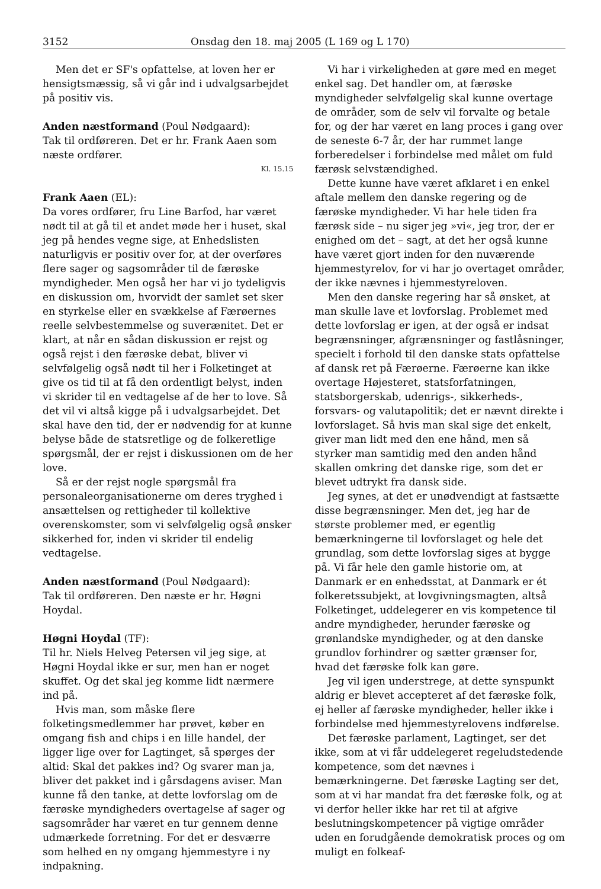3152 Onsdag den 18. maj 2005 (L 169 og L 170)
Men det er SF's opfattelse, at loven her er hensigtsmæssig, så vi går ind i udvalgsarbejdet på positiv vis.
Anden næstformand (Poul Nødgaard):
Tak til ordføreren. Det er hr. Frank Aaen som næste ordfører.
Kl. 15.15
Frank Aaen (EL):
Da vores ordfører, fru Line Barfod, har været nødt til at gå til et andet møde her i huset, skal jeg på hendes vegne sige, at Enhedslisten naturligvis er positiv over for, at der overføres flere sager og sagsområder til de færøske myndigheder. Men også her har vi jo tydeligvis en diskussion om, hvorvidt der samlet set sker en styrkelse eller en svækkelse af Færøernes reelle selvbestemmelse og suverænitet. Det er klart, at når en sådan diskussion er rejst og også rejst i den færøske debat, bliver vi selvfølgelig også nødt til her i Folketinget at give os tid til at få den ordentligt belyst, inden vi skrider til en vedtagelse af de her to love. Så det vil vi altså kigge på i udvalgsarbejdet. Det skal have den tid, der er nødvendig for at kunne belyse både de statsretlige og de folkeretlige spørgsmål, der er rejst i diskussionen om de her love.
Så er der rejst nogle spørgsmål fra personaleorganisationerne om deres tryghed i ansættelsen og rettigheder til kollektive overenskomster, som vi selvfølgelig også ønsker sikkerhed for, inden vi skrider til endelig vedtagelse.
Anden næstformand (Poul Nødgaard):
Tak til ordføreren. Den næste er hr. Høgni Hoydal.
Høgni Hoydal (TF):
Til hr. Niels Helveg Petersen vil jeg sige, at Høgni Hoydal ikke er sur, men han er noget skuffet. Og det skal jeg komme lidt nærmere ind på.
Hvis man, som måske flere folketingsmedlemmer har prøvet, køber en omgang fish and chips i en lille handel, der ligger lige over for Lagtinget, så spørges der altid: Skal det pakkes ind? Og svarer man ja, bliver det pakket ind i gårsdagens aviser. Man kunne få den tanke, at dette lovforslag om de færøske myndigheders overtagelse af sager og sagsområder har været en tur gennem denne udmærkede forretning. For det er desværre som helhed en ny omgang hjemmestyre i ny indpakning.
Vi har i virkeligheden at gøre med en meget enkel sag. Det handler om, at færøske myndigheder selvfølgelig skal kunne overtage de områder, som de selv vil forvalte og betale for, og der har været en lang proces i gang over de seneste 6-7 år, der har rummet lange forberedelser i forbindelse med målet om fuld færøsk selvstændighed.
Dette kunne have været afklaret i en enkel aftale mellem den danske regering og de færøske myndigheder. Vi har hele tiden fra færøsk side – nu siger jeg »vi«, jeg tror, der er enighed om det – sagt, at det her også kunne have været gjort inden for den nuværende hjemmestyrelov, for vi har jo overtaget områder, der ikke nævnes i hjemmestyreloven.
Men den danske regering har så ønsket, at man skulle lave et lovforslag. Problemet med dette lovforslag er igen, at der også er indsat begrænsninger, afgrænsninger og fastlåsninger, specielt i forhold til den danske stats opfattelse af dansk ret på Færøerne. Færøerne kan ikke overtage Højesteret, statsforfatningen, statsborgerskab, udenrigs-, sikkerheds-, forsvars- og valutapolitik; det er nævnt direkte i lovforslaget. Så hvis man skal sige det enkelt, giver man lidt med den ene hånd, men så styrker man samtidig med den anden hånd skallen omkring det danske rige, som det er blevet udtrykt fra dansk side.
Jeg synes, at det er unødvendigt at fastsætte disse begrænsninger. Men det, jeg har de største problemer med, er egentlig bemærkningerne til lovforslaget og hele det grundlag, som dette lovforslag siges at bygge på. Vi får hele den gamle historie om, at Danmark er en enhedsstat, at Danmark er ét folkeretssubjekt, at lovgivningsmagten, altså Folketinget, uddelegerer en vis kompetence til andre myndigheder, herunder færøske og grønlandske myndigheder, og at den danske grundlov forhindrer og sætter grænser for, hvad det færøske folk kan gøre.
Jeg vil igen understrege, at dette synspunkt aldrig er blevet accepteret af det færøske folk, ej heller af færøske myndigheder, heller ikke i forbindelse med hjemmestyrelovens indførelse.
Det færøske parlament, Lagtinget, ser det ikke, som at vi får uddelegeret regeludstedende kompetence, som det nævnes i bemærkningerne. Det færøske Lagting ser det, som at vi har mandat fra det færøske folk, og at vi derfor heller ikke har ret til at afgive beslutningskompetencer på vigtige områder uden en forudgående demokratisk proces og om muligt en folkeaf-